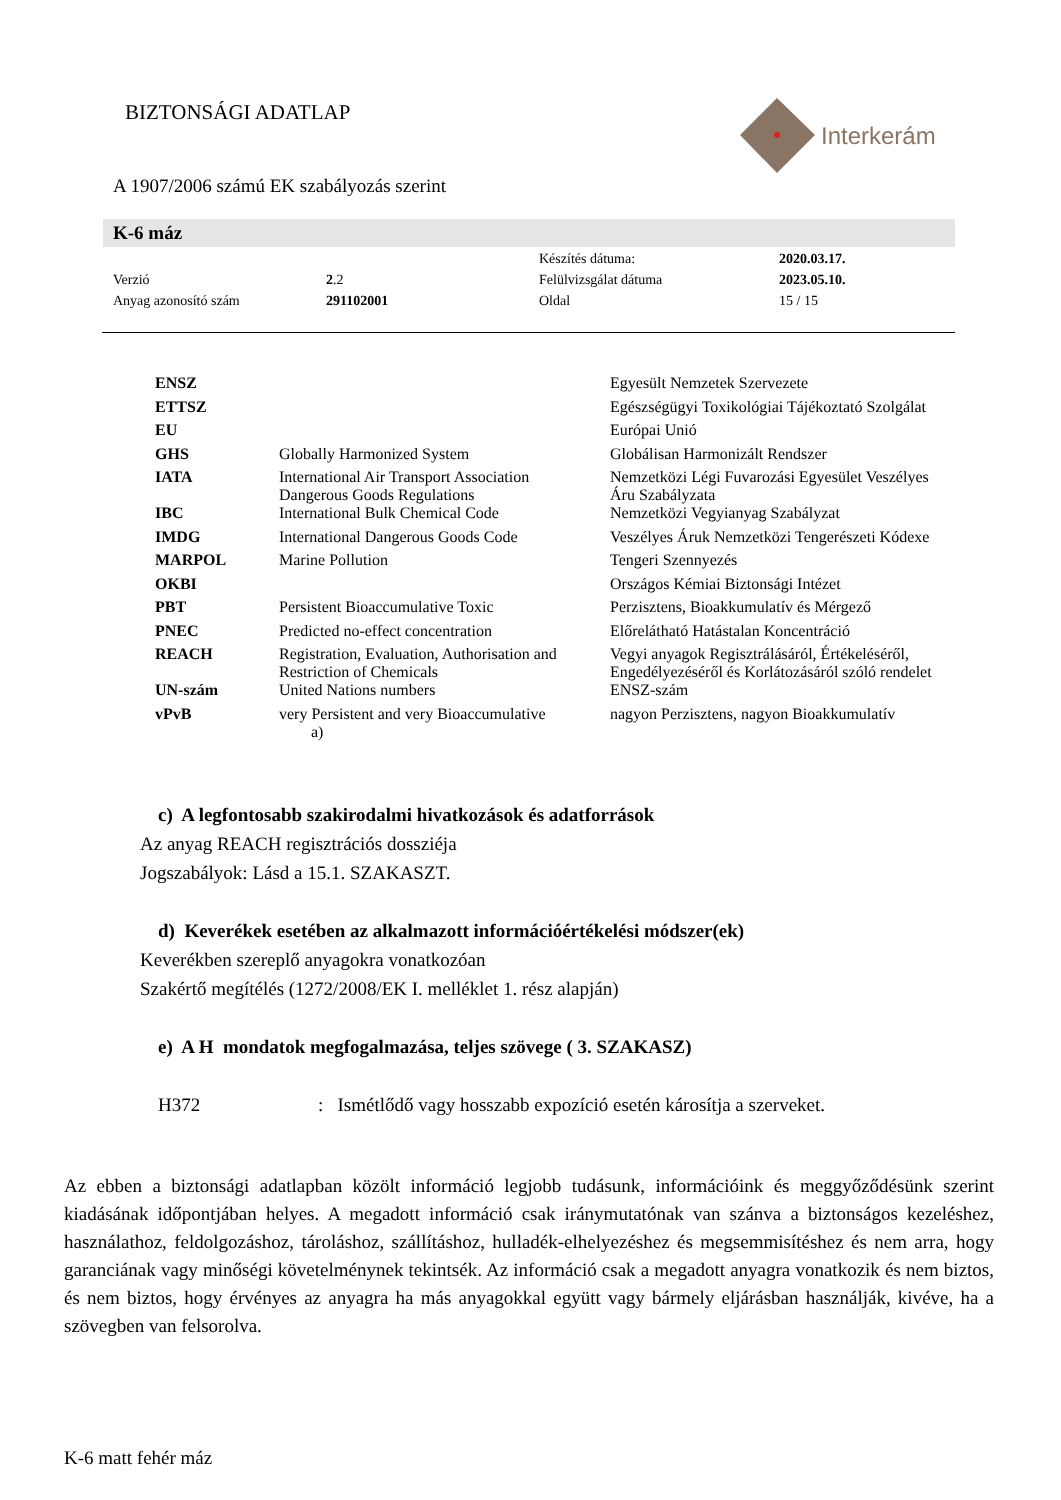BIZTONSÁGI ADATLAP Interkerám
A 1907/2006 számú EK szabályozás szerint
K-6 máz
| | | Készítés dátuma: | 2020.03.17. |
| Verzió | 2 .2 | Felülvizsgálat dátuma | 2023.05.10. |
| Anyag azonosító szám | 291102001 | Oldal | 15 / 15 |
| ENSZ | | Egyesült Nemzetek Szervezete |
| ETTSZ | | Egészségügyi Toxikológiai Tájékoztató Szolgálat |
| EU | | Európai Unió |
| GHS | Globally Harmonized System | Globálisan Harmonizált Rendszer |
| IATA | International Air Transport Association Dangerous Goods Regulations | Nemzetközi Légi Fuvarozási Egyesület Veszélyes Áru Szabályzata |
| IBC | International Bulk Chemical Code | Nemzetközi Vegyianyag Szabályzat |
| IMDG | International Dangerous Goods Code | Veszélyes Áruk Nemzetközi Tengerészeti Kódexe |
| MARPOL | Marine Pollution | Tengeri Szennyezés |
| OKBI | | Országos Kémiai Biztonsági Intézet |
| PBT | Persistent Bioaccumulative Toxic | Perzisztens, Bioakkumulatív és Mérgező |
| PNEC | Predicted no-effect concentration | Előrelátható Hatástalan Koncentráció |
| REACH | Registration, Evaluation, Authorisation and Restriction of Chemicals | Vegyi anyagok Regisztrálásáról, Értékeléséről, Engedélyezéséről és Korlátozásáról szóló rendelet |
| UN-szám | United Nations numbers | ENSZ-szám |
| vPvB | very Persistent and very Bioaccumulative a) | nagyon Perzisztens, nagyon Bioakkumulatív |
c) A legfontosabb szakirodalmi hivatkozások és adatforrások
Az anyag REACH regisztrációs dossziéja
Jogszabályok: Lásd a 15.1. SZAKASZT.
d) Keverékek esetében az alkalmazott információértékelési módszer(ek)
Keverékben szereplő anyagokra vonatkozóan
Szakértő megítélés (1272/2008/EK I. melléklet 1. rész alapján)
e) A H mondatok megfogalmazása, teljes szövege ( 3. SZAKASZ)
H372: Ismétlődő vagy hosszabb expozíció esetén károsítja a szerveket.
Az ebben a biztonsági adatlapban közölt információ legjobb tudásunk, információink és meggyőződésünk szerint kiadásának időpontjában helyes. A megadott információ csak iránymutatónak van szánva a biztonságos kezeléshez, használathoz, feldolgozáshoz, tároláshoz, szállításhoz, hulladék-elhelyezéshez és megsemmisítéshez és nem arra, hogy garanciának vagy minőségi követelménynek tekintsék. Az információ csak a megadott anyagra vonatkozik és nem biztos, és nem biztos, hogy érvényes az anyagra ha más anyagokkal együtt vagy bármely eljárásban használják, kivéve, ha a szövegben van felsorolva.
K-6 matt fehér máz